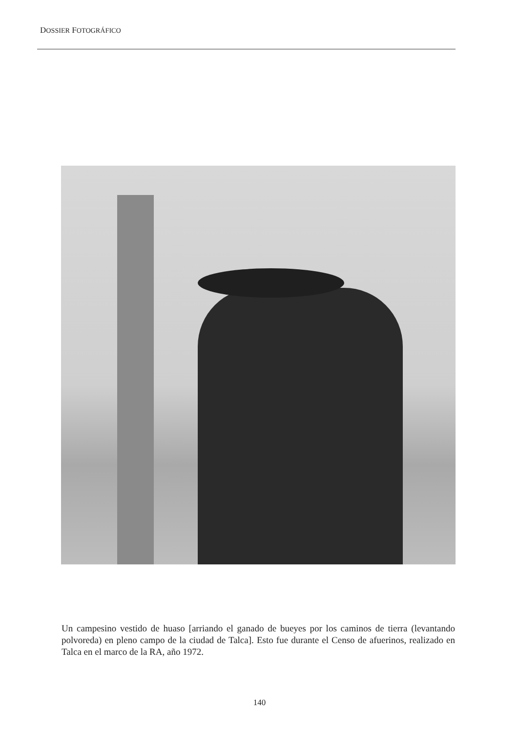DOSSIER FOTOGRÁFICO
Un campesino vestido de huaso [arriando el ganado de bueyes por los caminos de tierra (levantando polvoreda) en pleno campo de la ciudad de Talca]. Esto fue durante el Censo de afuerinos, realizado en Talca en el marco de la RA, año 1972.
140